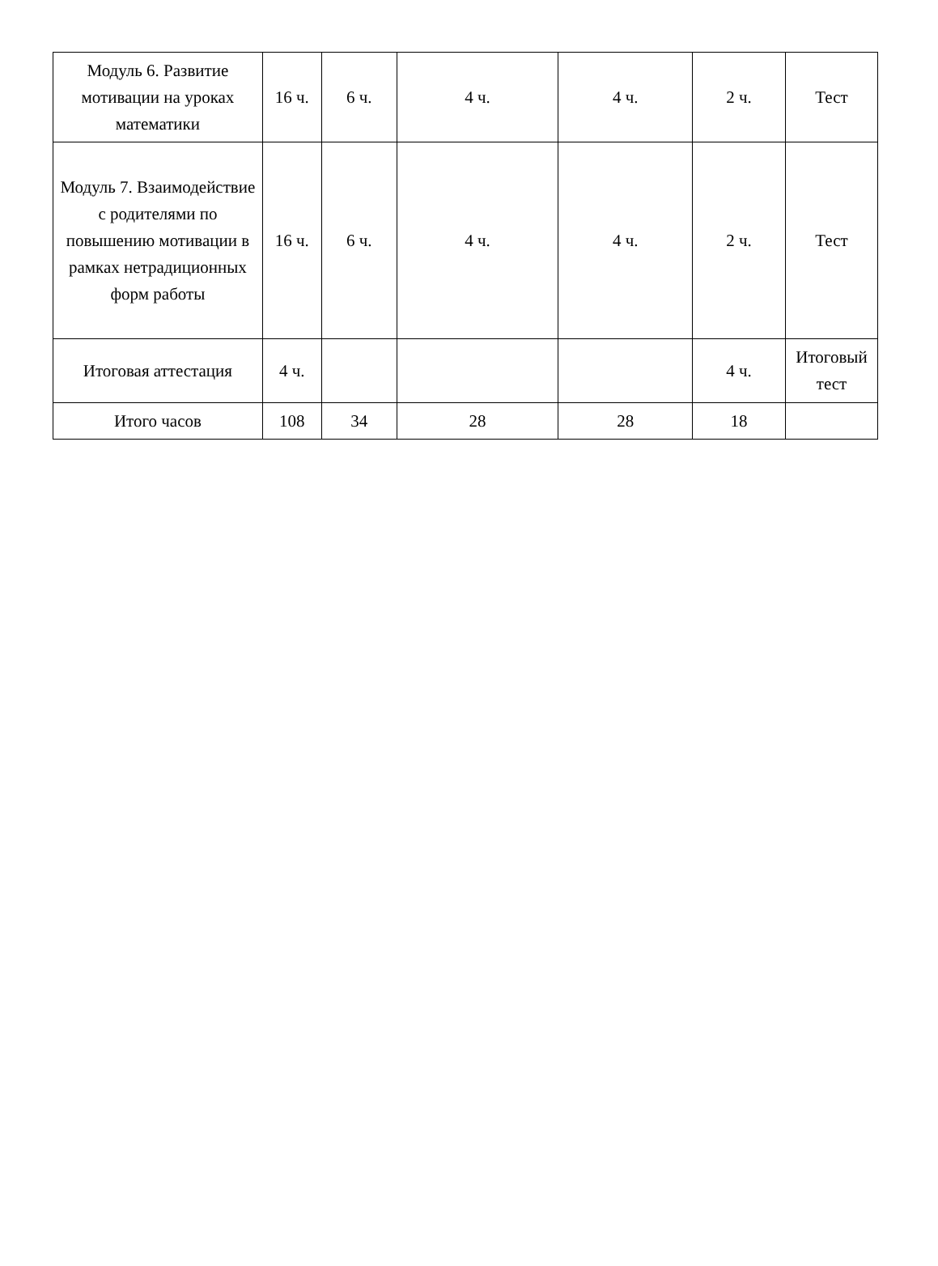| Модуль 6. Развитие мотивации на уроках математики | 16 ч. | 6 ч. | 4 ч. | 4 ч. | 2 ч. | Тест |
| Модуль 7. Взаимодействие с родителями по повышению мотивации в рамках нетрадиционных форм работы | 16 ч. | 6 ч. | 4 ч. | 4 ч. | 2 ч. | Тест |
| Итоговая аттестация | 4 ч. | | | | 4 ч. | Итоговый тест |
| Итого часов | 108 | 34 | 28 | 28 | 18 | |